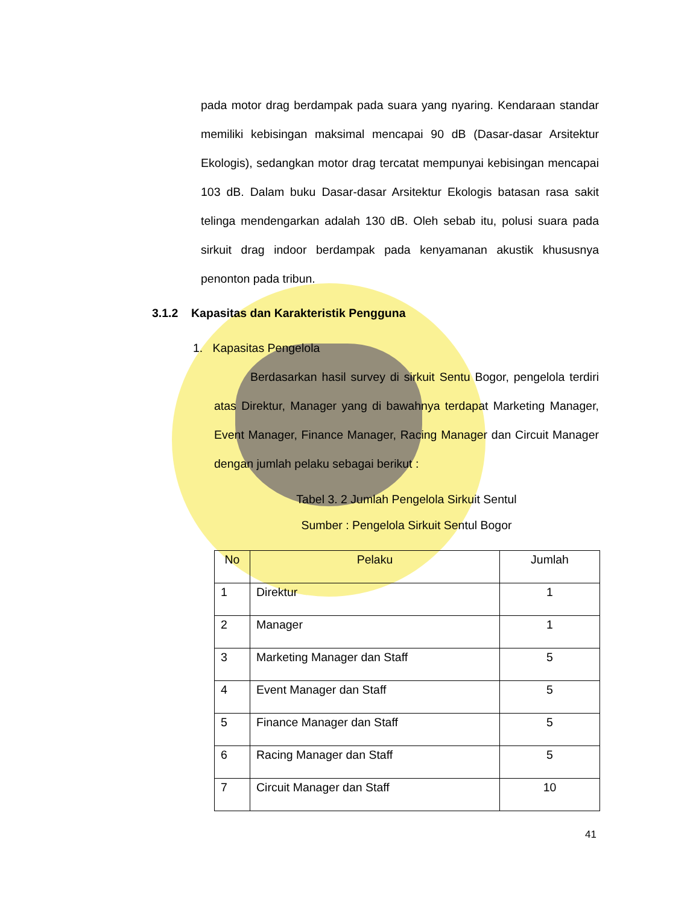pada motor drag berdampak pada suara yang nyaring. Kendaraan standar memiliki kebisingan maksimal mencapai 90 dB (Dasar-dasar Arsitektur Ekologis), sedangkan motor drag tercatat mempunyai kebisingan mencapai 103 dB. Dalam buku Dasar-dasar Arsitektur Ekologis batasan rasa sakit telinga mendengarkan adalah 130 dB. Oleh sebab itu, polusi suara pada sirkuit drag indoor berdampak pada kenyamanan akustik khususnya penonton pada tribun.
3.1.2 Kapasitas dan Karakteristik Pengguna
1. Kapasitas Pengelola
Berdasarkan hasil survey di sirkuit Sentu Bogor, pengelola terdiri atas Direktur, Manager yang di bawahnya terdapat Marketing Manager, Event Manager, Finance Manager, Racing Manager dan Circuit Manager dengan jumlah pelaku sebagai berikut :
Tabel 3. 2 Jumlah Pengelola Sirkuit Sentul
Sumber : Pengelola Sirkuit Sentul Bogor
| No | Pelaku | Jumlah |
| --- | --- | --- |
| 1 | Direktur | 1 |
| 2 | Manager | 1 |
| 3 | Marketing Manager dan Staff | 5 |
| 4 | Event Manager dan Staff | 5 |
| 5 | Finance Manager dan Staff | 5 |
| 6 | Racing Manager dan Staff | 5 |
| 7 | Circuit Manager dan Staff | 10 |
41